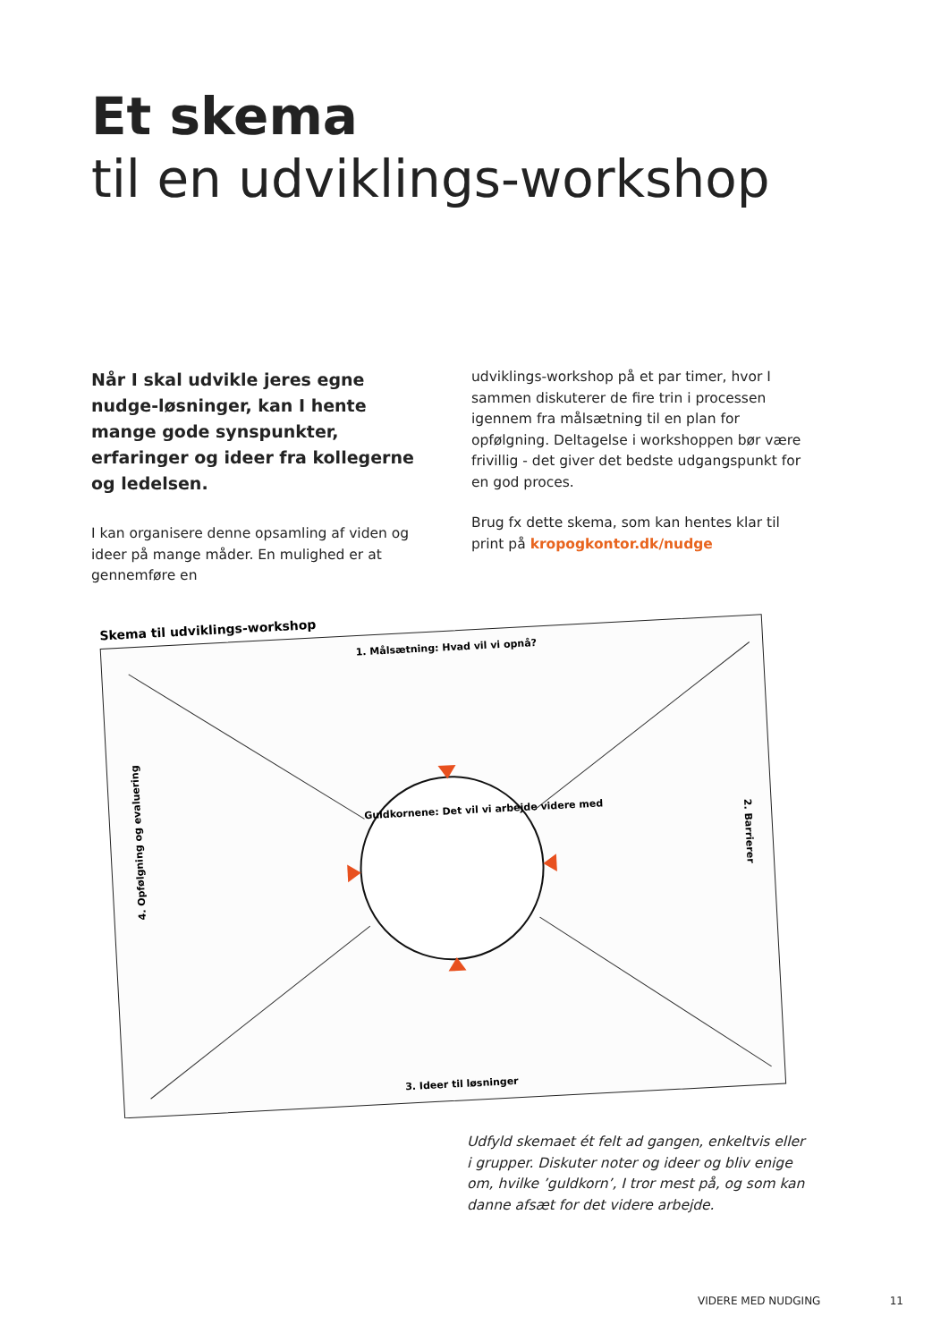Et skema
til en udviklings-workshop
Når I skal udvikle jeres egne nudge-løsninger, kan I hente mange gode synspunkter, erfaringer og ideer fra kollegerne og ledelsen.
I kan organisere denne opsamling af viden og ideer på mange måder. En mulighed er at gennemføre en
udviklings-workshop på et par timer, hvor I sammen diskuterer de fire trin i processen igennem fra målsætning til en plan for opfølgning. Deltagelse i workshoppen bør være frivillig - det giver det bedste udgangspunkt for en god proces.
Brug fx dette skema, som kan hentes klar til print på kropogkontor.dk/nudge
Skema til udviklings-workshop
1. Målsætning: Hvad vil vi opnå?
3. Ideer til løsninger
4. Opfølgning og evaluering
2. Barrierer
Guldkornene: Det vil vi arbejde videre med
Udfyld skemaet ét felt ad gangen, enkeltvis eller i grupper. Diskuter noter og ideer og bliv enige om, hvilke ’guldkorn’, I tror mest på, og som kan danne afsæt for det videre arbejde.
VIDERE MED NUDGING 11